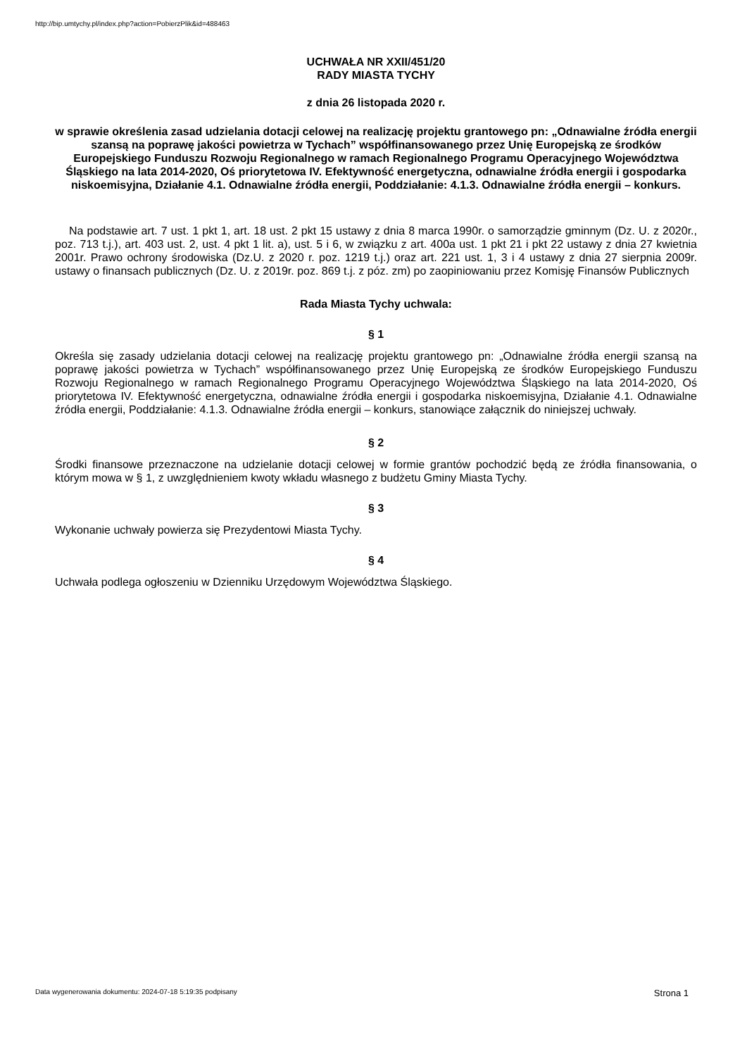http://bip.umtychy.pl/index.php?action=PobierzPlik&id=488463
UCHWAŁA NR XXII/451/20
RADY MIASTA TYCHY
z dnia 26 listopada 2020 r.
w sprawie określenia zasad udzielania dotacji celowej na realizację projektu grantowego pn: „Odnawialne źródła energii szansą na poprawę jakości powietrza w Tychach” współfinansowanego przez Unię Europejską ze środków Europejskiego Funduszu Rozwoju Regionalnego w ramach Regionalnego Programu Operacyjnego Województwa Śląskiego na lata 2014-2020, Oś priorytetowa IV. Efektywność energetyczna, odnawialne źródła energii i gospodarka niskoemisyjna, Działanie 4.1. Odnawialne źródła energii, Poddziałanie: 4.1.3. Odnawialne źródła energii – konkurs.
Na podstawie art. 7 ust. 1 pkt 1, art. 18 ust. 2 pkt 15 ustawy z dnia 8 marca 1990r. o samorządzie gminnym (Dz. U. z 2020r., poz. 713 t.j.), art. 403 ust. 2, ust. 4 pkt 1 lit. a), ust. 5 i 6, w związku z art. 400a ust. 1 pkt 21 i pkt 22 ustawy z dnia 27 kwietnia 2001r. Prawo ochrony środowiska (Dz.U. z 2020 r. poz. 1219 t.j.) oraz art. 221 ust. 1, 3 i 4 ustawy z dnia 27 sierpnia 2009r. ustawy o finansach publicznych (Dz. U. z 2019r. poz. 869 t.j. z póz. zm) po zaopiniowaniu przez Komisję Finansów Publicznych
Rada Miasta Tychy uchwala:
§ 1
Określa się zasady udzielania dotacji celowej na realizację projektu grantowego pn: „Odnawialne źródła energii szansą na poprawę jakości powietrza w Tychach” współfinansowanego przez Unię Europejską ze środków Europejskiego Funduszu Rozwoju Regionalnego w ramach Regionalnego Programu Operacyjnego Województwa Śląskiego na lata 2014-2020, Oś priorytetowa IV. Efektywność energetyczna, odnawialne źródła energii i gospodarka niskoemisyjna, Działanie 4.1. Odnawialne źródła energii, Poddziałanie: 4.1.3. Odnawialne źródła energii – konkurs, stanowiące załącznik do niniejszej uchwały.
§ 2
Środki finansowe przeznaczone na udzielanie dotacji celowej w formie grantów pochodzić będą ze źródła finansowania, o którym mowa w § 1, z uwzględnieniem kwoty wkładu własnego z budżetu Gminy Miasta Tychy.
§ 3
Wykonanie uchwały powierza się Prezydentowi Miasta Tychy.
§ 4
Uchwała podlega ogłoszeniu w Dzienniku Urzędowym Województwa Śląskiego.
Data wygenerowania dokumentu: 2024-07-18 5:19:35 podpisany Strona 1